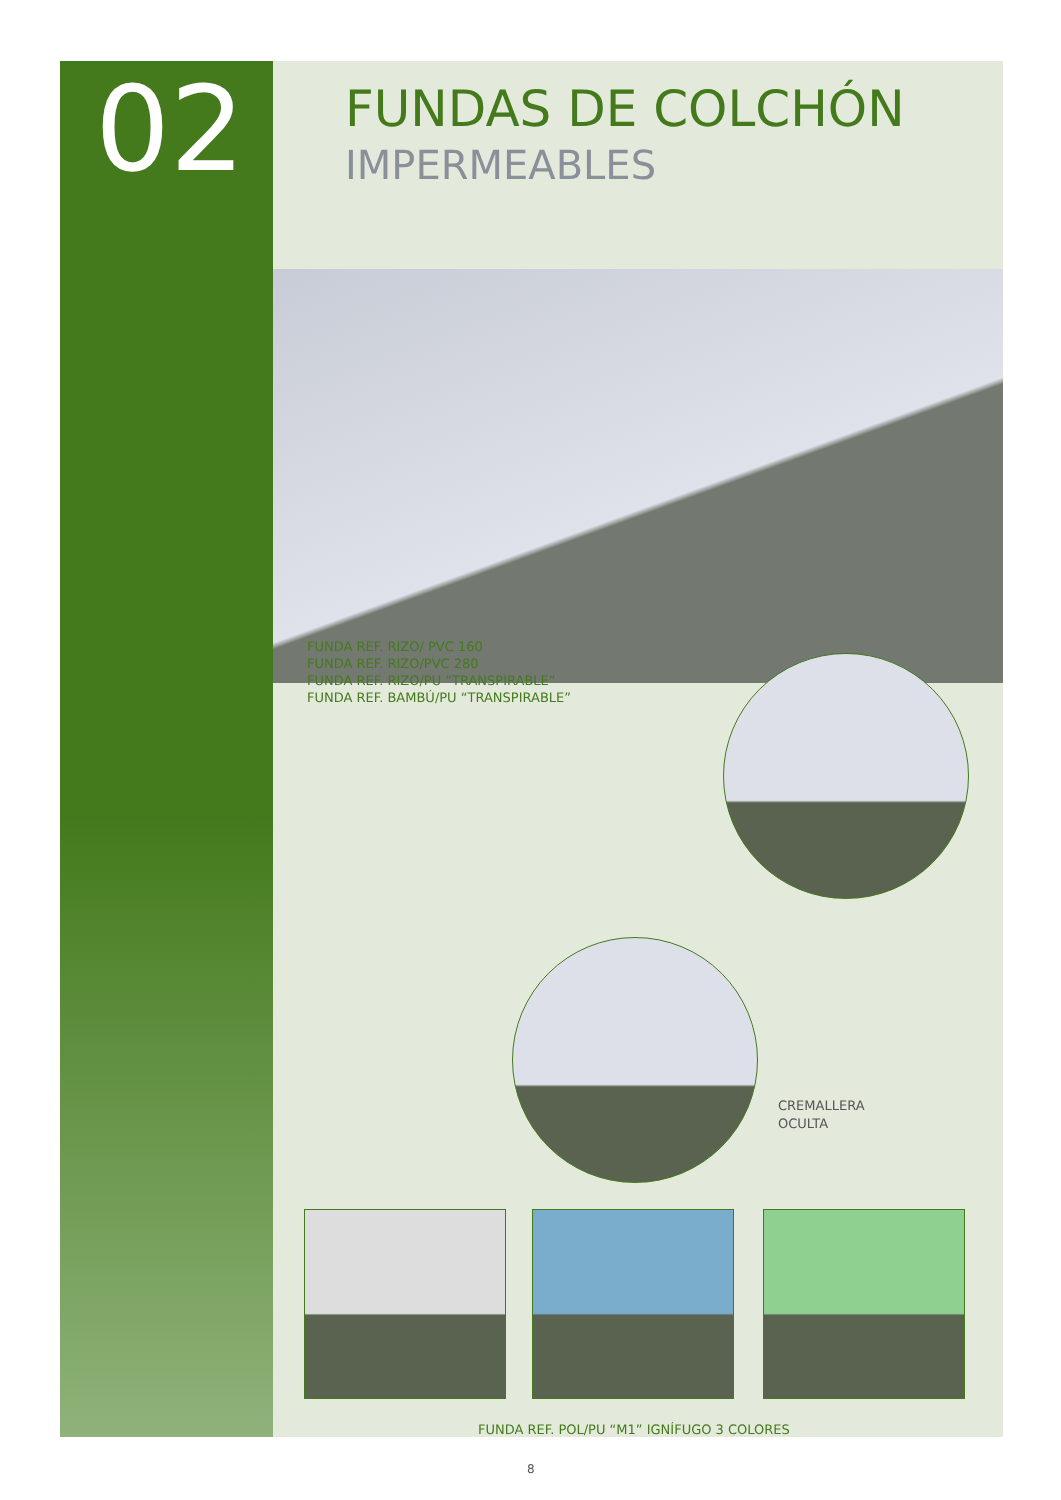02 FUNDAS DE COLCHÓN
IMPERMEABLES
FUNDA REF. RIZO/ PVC 160
FUNDA REF. RIZO/PVC 280
FUNDA REF. RIZO/PU “TRANSPIRABLE”
FUNDA REF. BAMBÚ/PU “TRANSPIRABLE”
CREMALLERA
OCULTA
FUNDA REF. POL/PU “M1” IGNÍFUGO 3 COLORES
8